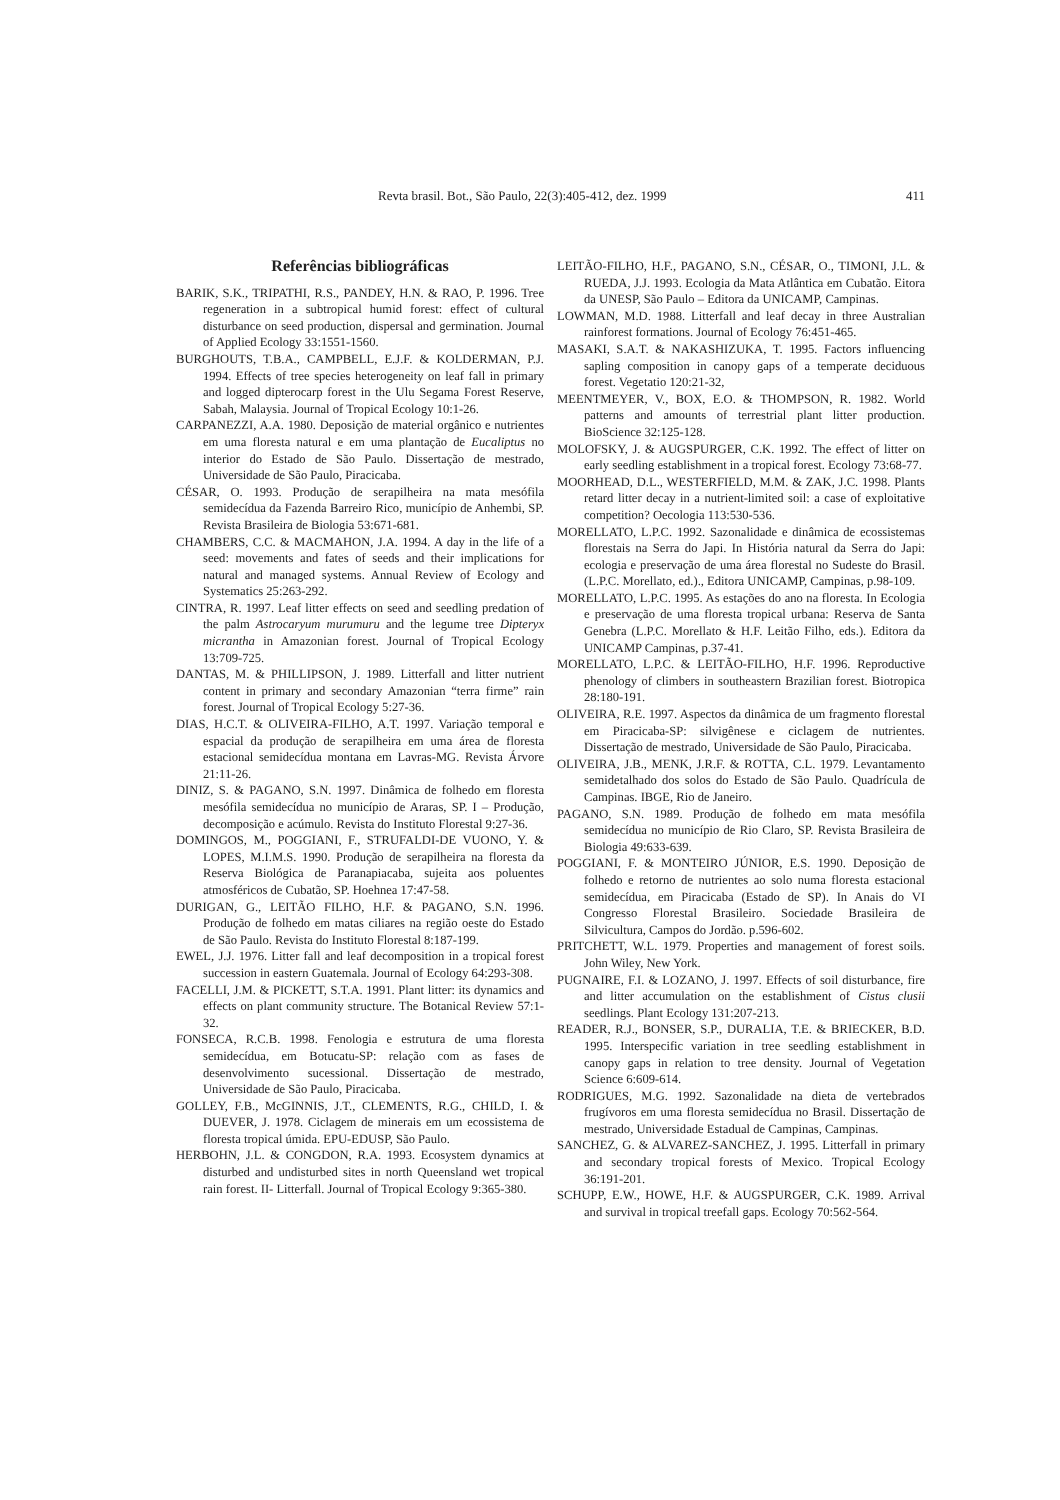Revta brasil. Bot., São Paulo, 22(3):405-412, dez. 1999 411
Referências bibliográficas
BARIK, S.K., TRIPATHI, R.S., PANDEY, H.N. & RAO, P. 1996. Tree regeneration in a subtropical humid forest: effect of cultural disturbance on seed production, dispersal and germination. Journal of Applied Ecology 33:1551-1560.
BURGHOUTS, T.B.A., CAMPBELL, E.J.F. & KOLDERMAN, P.J. 1994. Effects of tree species heterogeneity on leaf fall in primary and logged dipterocarp forest in the Ulu Segama Forest Reserve, Sabah, Malaysia. Journal of Tropical Ecology 10:1-26.
CARPANEZZI, A.A. 1980. Deposição de material orgânico e nutrientes em uma floresta natural e em uma plantação de Eucaliptus no interior do Estado de São Paulo. Dissertação de mestrado, Universidade de São Paulo, Piracicaba.
CÉSAR, O. 1993. Produção de serapilheira na mata mesófila semidecídua da Fazenda Barreiro Rico, município de Anhembi, SP. Revista Brasileira de Biologia 53:671-681.
CHAMBERS, C.C. & MACMAHON, J.A. 1994. A day in the life of a seed: movements and fates of seeds and their implications for natural and managed systems. Annual Review of Ecology and Systematics 25:263-292.
CINTRA, R. 1997. Leaf litter effects on seed and seedling predation of the palm Astrocaryum murumuru and the legume tree Dipteryx micrantha in Amazonian forest. Journal of Tropical Ecology 13:709-725.
DANTAS, M. & PHILLIPSON, J. 1989. Litterfall and litter nutrient content in primary and secondary Amazonian “terra firme” rain forest. Journal of Tropical Ecology 5:27-36.
DIAS, H.C.T. & OLIVEIRA-FILHO, A.T. 1997. Variação temporal e espacial da produção de serapilheira em uma área de floresta estacional semidecídua montana em Lavras-MG. Revista Árvore 21:11-26.
DINIZ, S. & PAGANO, S.N. 1997. Dinâmica de folhedo em floresta mesófila semidecídua no município de Araras, SP. I – Produção, decomposição e acúmulo. Revista do Instituto Florestal 9:27-36.
DOMINGOS, M., POGGIANI, F., STRUFALDI-DE VUONO, Y. & LOPES, M.I.M.S. 1990. Produção de serapilheira na floresta da Reserva Biológica de Paranapiacaba, sujeita aos poluentes atmosféricos de Cubatão, SP. Hoehnea 17:47-58.
DURIGAN, G., LEITÃO FILHO, H.F. & PAGANO, S.N. 1996. Produção de folhedo em matas ciliares na região oeste do Estado de São Paulo. Revista do Instituto Florestal 8:187-199.
EWEL, J.J. 1976. Litter fall and leaf decomposition in a tropical forest succession in eastern Guatemala. Journal of Ecology 64:293-308.
FACELLI, J.M. & PICKETT, S.T.A. 1991. Plant litter: its dynamics and effects on plant community structure. The Botanical Review 57:1-32.
FONSECA, R.C.B. 1998. Fenologia e estrutura de uma floresta semidecídua, em Botucatu-SP: relação com as fases de desenvolvimento sucessional. Dissertação de mestrado, Universidade de São Paulo, Piracicaba.
GOLLEY, F.B., McGINNIS, J.T., CLEMENTS, R.G., CHILD, I. & DUEVER, J. 1978. Ciclagem de minerais em um ecossistema de floresta tropical úmida. EPU-EDUSP, São Paulo.
HERBOHN, J.L. & CONGDON, R.A. 1993. Ecosystem dynamics at disturbed and undisturbed sites in north Queensland wet tropical rain forest. II- Litterfall. Journal of Tropical Ecology 9:365-380.
LEITÃO-FILHO, H.F., PAGANO, S.N., CÉSAR, O., TIMONI, J.L. & RUEDA, J.J. 1993. Ecologia da Mata Atlântica em Cubatão. Eitora da UNESP, São Paulo – Editora da UNICAMP, Campinas.
LOWMAN, M.D. 1988. Litterfall and leaf decay in three Australian rainforest formations. Journal of Ecology 76:451-465.
MASAKI, S.A.T. & NAKASHIZUKA, T. 1995. Factors influencing sapling composition in canopy gaps of a temperate deciduous forest. Vegetatio 120:21-32,
MEENTMEYER, V., BOX, E.O. & THOMPSON, R. 1982. World patterns and amounts of terrestrial plant litter production. BioScience 32:125-128.
MOLOFSKY, J. & AUGSPURGER, C.K. 1992. The effect of litter on early seedling establishment in a tropical forest. Ecology 73:68-77.
MOORHEAD, D.L., WESTERFIELD, M.M. & ZAK, J.C. 1998. Plants retard litter decay in a nutrient-limited soil: a case of exploitative competition? Oecologia 113:530-536.
MORELLATO, L.P.C. 1992. Sazonalidade e dinâmica de ecossistemas florestais na Serra do Japi. In História natural da Serra do Japi: ecologia e preservação de uma área florestal no Sudeste do Brasil. (L.P.C. Morellato, ed.)., Editora UNICAMP, Campinas, p.98-109.
MORELLATO, L.P.C. 1995. As estações do ano na floresta. In Ecologia e preservação de uma floresta tropical urbana: Reserva de Santa Genebra (L.P.C. Morellato & H.F. Leitão Filho, eds.). Editora da UNICAMP Campinas, p.37-41.
MORELLATO, L.P.C. & LEITÃO-FILHO, H.F. 1996. Reproductive phenology of climbers in southeastern Brazilian forest. Biotropica 28:180-191.
OLIVEIRA, R.E. 1997. Aspectos da dinâmica de um fragmento florestal em Piracicaba-SP: silvigênese e ciclagem de nutrientes. Dissertação de mestrado, Universidade de São Paulo, Piracicaba.
OLIVEIRA, J.B., MENK, J.R.F. & ROTTA, C.L. 1979. Levantamento semidetalhado dos solos do Estado de São Paulo. Quadrícula de Campinas. IBGE, Rio de Janeiro.
PAGANO, S.N. 1989. Produção de folhedo em mata mesófila semidecídua no município de Rio Claro, SP. Revista Brasileira de Biologia 49:633-639.
POGGIANI, F. & MONTEIRO JÚNIOR, E.S. 1990. Deposição de folhedo e retorno de nutrientes ao solo numa floresta estacional semidecídua, em Piracicaba (Estado de SP). In Anais do VI Congresso Florestal Brasileiro. Sociedade Brasileira de Silvicultura, Campos do Jordão. p.596-602.
PRITCHETT, W.L. 1979. Properties and management of forest soils. John Wiley, New York.
PUGNAIRE, F.I. & LOZANO, J. 1997. Effects of soil disturbance, fire and litter accumulation on the establishment of Cistus clusii seedlings. Plant Ecology 131:207-213.
READER, R.J., BONSER, S.P., DURALIA, T.E. & BRIECKER, B.D. 1995. Interspecific variation in tree seedling establishment in canopy gaps in relation to tree density. Journal of Vegetation Science 6:609-614.
RODRIGUES, M.G. 1992. Sazonalidade na dieta de vertebrados frugívoros em uma floresta semidecídua no Brasil. Dissertação de mestrado, Universidade Estadual de Campinas, Campinas.
SANCHEZ, G. & ALVAREZ-SANCHEZ, J. 1995. Litterfall in primary and secondary tropical forests of Mexico. Tropical Ecology 36:191-201.
SCHUPP, E.W., HOWE, H.F. & AUGSPURGER, C.K. 1989. Arrival and survival in tropical treefall gaps. Ecology 70:562-564.